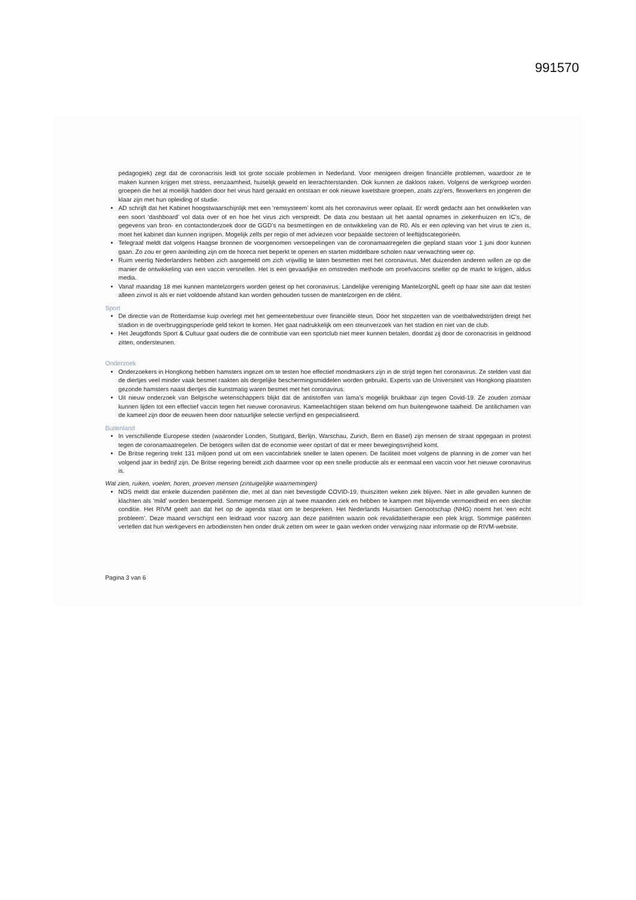991570
pedagogiek) zegt dat de coronacrisis leidt tot grote sociale problemen in Nederland. Voor menigeen dreigen financiële problemen, waardoor ze te maken kunnen krijgen met stress, eenzaamheid, huiselijk geweld en leerachterstanden. Ook kunnen ze dakloos raken. Volgens de werkgroep worden groepen die het al moeilijk hadden door het virus hard geraakt en ontstaan er ook nieuwe kwetsbare groepen, zoals zzp'ers, flexwerkers en jongeren die klaar zijn met hun opleiding of studie.
AD schrijft dat het Kabinet hoogstwaarschijnlijk met een ‘remsysteem’ komt als het coronavirus weer oplaait. Er wordt gedacht aan het ontwikkelen van een soort ‘dashboard’ vol data over of en hoe het virus zich verspreidt. De data zou bestaan uit het aantal opnames in ziekenhuizen en IC’s, de gegevens van bron- en contactonderzoek door de GGD’s na besmettingen en de ontwikkeling van de R0. Als er een opleving van het virus te zien is, moet het kabinet dan kunnen ingrijpen. Mogelijk zelfs per regio of met adviezen voor bepaalde sectoren of leeftijdscategorieën.
Telegraaf meldt dat volgens Haagse bronnen de voorgenomen versoepelingen van de coronamaatregelen die gepland staan voor 1 juni door kunnen gaan. Zo zou er geen aanleiding zijn om de horeca niet beperkt te openen en starten middelbare scholen naar verwachting weer op.
Ruim veertig Nederlanders hebben zich aangemeld om zich vrijwillig te laten besmetten met het coronavirus. Met duizenden anderen willen ze op die manier de ontwikkeling van een vaccin versnellen. Het is een gevaarlijke en omstreden methode om proefvaccins sneller op de markt te krijgen, aldus media.
Vanaf maandag 18 mei kunnen mantelzorgers worden getest op het coronavirus. Landelijke vereniging MantelzorgNL geeft op haar site aan dat testen alleen zinvol is als er niet voldoende afstand kan worden gehouden tussen de mantelzorgen en de cliënt.
Sport
De directie van de Rotterdamse kuip overlegt met het gemeentebestuur over financiële steun. Door het stopzetten van de voetbalwedstrijden dreigt het stadion in de overbruggingsperiode geld tekort te komen. Het gaat nadrukkelijk om een steunverzoek van het stadion en niet van de club.
Het Jeugdfonds Sport & Cultuur gaat ouders die de contributie van een sportclub niet meer kunnen betalen, doordat zij door de coronacrisis in geldnood zitten, ondersteunen.
Onderzoek
Onderzoekers in Hongkong hebben hamsters ingezet om te testen hoe effectief mondmaskers zijn in de strijd tegen het coronavirus. Ze stelden vast dat de diertjes veel minder vaak besmet raakten als dergelijke beschermingsmiddelen worden gebruikt. Experts van de Universiteit van Hongkong plaatsten gezonde hamsters naast diertjes die kunstmatig waren besmet met het coronavirus.
Uit nieuw onderzoek van Belgische wetenschappers blijkt dat de antistoffen van lama’s mogelijk bruikbaar zijn tegen Covid-19. Ze zouden zomaar kunnen lijden tot een effectief vaccin tegen het nieuwe coronavirus. Kameelachtigen staan bekend om hun buitengewone taaiheid. De antilichamen van de kameel zijn door de eeuwen heen door natuurlijke selectie verfijnd en gespecialiseerd.
Buitenland
In verschillende Europese steden (waaronder Londen, Stuttgard, Berlijn, Warschau, Zurich, Bern en Basel) zijn mensen de straat opgegaan in protest tegen de coronamaatregelen. De betogers willen dat de economie weer opstart of dat er meer bewegingsvrijheid komt.
De Britse regering trekt 131 miljoen pond uit om een vaccinfabriek sneller te laten openen. De faciliteit moet volgens de planning in de zomer van het volgend jaar in bedrijf zijn. De Britse regering bereidt zich daarmee voor op een snelle productie als er eenmaal een vaccin voor het nieuwe coronavirus is.
Wat zien, ruiken, voelen, horen, proeven mensen (zintuigelijke waarnemingen)
NOS meldt dat enkele duizenden patiënten die, met al dan niet bevestigde COVID-19, thuiszitten weken ziek blijven. Niet in alle gevallen kunnen de klachten als ‘mild’ worden bestempeld. Sommige mensen zijn al twee maanden ziek en hebben te kampen met blijvende vermoeidheid en een slechte conditie. Het RIVM geeft aan dat het op de agenda staat om te bespreken. Het Nederlands Huisartsen Genootschap (NHG) noemt het ‘een echt probleem’. Deze maand verschijnt een leidraad voor nazorg aan deze patiënten waarin ook revalidatietherapie een plek krijgt. Sommige patiënten vertellen dat hun werkgevers en arbodiensten hen onder druk zetten om weer te gaan werken onder verwijzing naar informatie op de RIVM-website.
Pagina 3 van 6